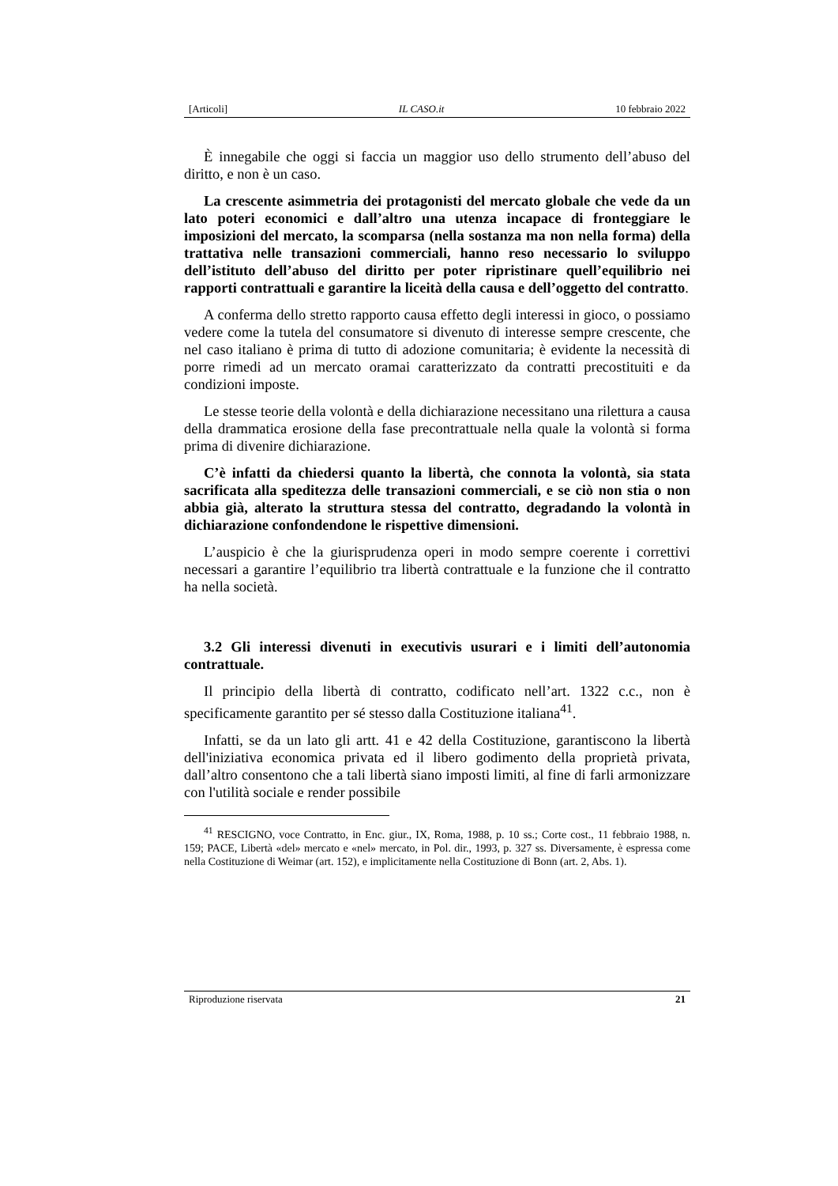[Articoli] IL CASO.it 10 febbraio 2022
È innegabile che oggi si faccia un maggior uso dello strumento dell’abuso del diritto, e non è un caso.
La crescente asimmetria dei protagonisti del mercato globale che vede da un lato poteri economici e dall’altro una utenza incapace di fronteggiare le imposizioni del mercato, la scomparsa (nella sostanza ma non nella forma) della trattativa nelle transazioni commerciali, hanno reso necessario lo sviluppo dell’istituto dell’abuso del diritto per poter ripristinare quell’equilibrio nei rapporti contrattuali e garantire la liceità della causa e dell’oggetto del contratto.
A conferma dello stretto rapporto causa effetto degli interessi in gioco, o possiamo vedere come la tutela del consumatore si divenuto di interesse sempre crescente, che nel caso italiano è prima di tutto di adozione comunitaria; è evidente la necessità di porre rimedi ad un mercato oramai caratterizzato da contratti precostituiti e da condizioni imposte.
Le stesse teorie della volontà e della dichiarazione necessitano una rilettura a causa della drammatica erosione della fase precontrattuale nella quale la volontà si forma prima di divenire dichiarazione.
C’è infatti da chiedersi quanto la libertà, che connota la volontà, sia stata sacrificata alla speditezza delle transazioni commerciali, e se ciò non stia o non abbia già, alterato la struttura stessa del contratto, degradando la volontà in dichiarazione confondendone le rispettive dimensioni.
L’auspicio è che la giurisprudenza operi in modo sempre coerente i correttivi necessari a garantire l’equilibrio tra libertà contrattuale e la funzione che il contratto ha nella società.
3.2 Gli interessi divenuti in executivis usurari e i limiti dell’autonomia contrattuale.
Il principio della libertà di contratto, codificato nell’art. 1322 c.c., non è specificamente garantito per sé stesso dalla Costituzione italiana<sup>41</sup>.
Infatti, se da un lato gli artt. 41 e 42 della Costituzione, garantiscono la libertà dell'iniziativa economica privata ed il libero godimento della proprietà privata, dall’altro consentono che a tali libertà siano imposti limiti, al fine di farli armonizzare con l'utilità sociale e render possibile
<sup>41</sup> RESCIGNO, voce Contratto, in Enc. giur., IX, Roma, 1988, p. 10 ss.; Corte cost., 11 febbraio 1988, n. 159; PACE, Libertà «del» mercato e «nel» mercato, in Pol. dir., 1993, p. 327 ss. Diversamente, è espressa come nella Costituzione di Weimar (art. 152), e implicitamente nella Costituzione di Bonn (art. 2, Abs. 1).
Riproduzione riservata 21